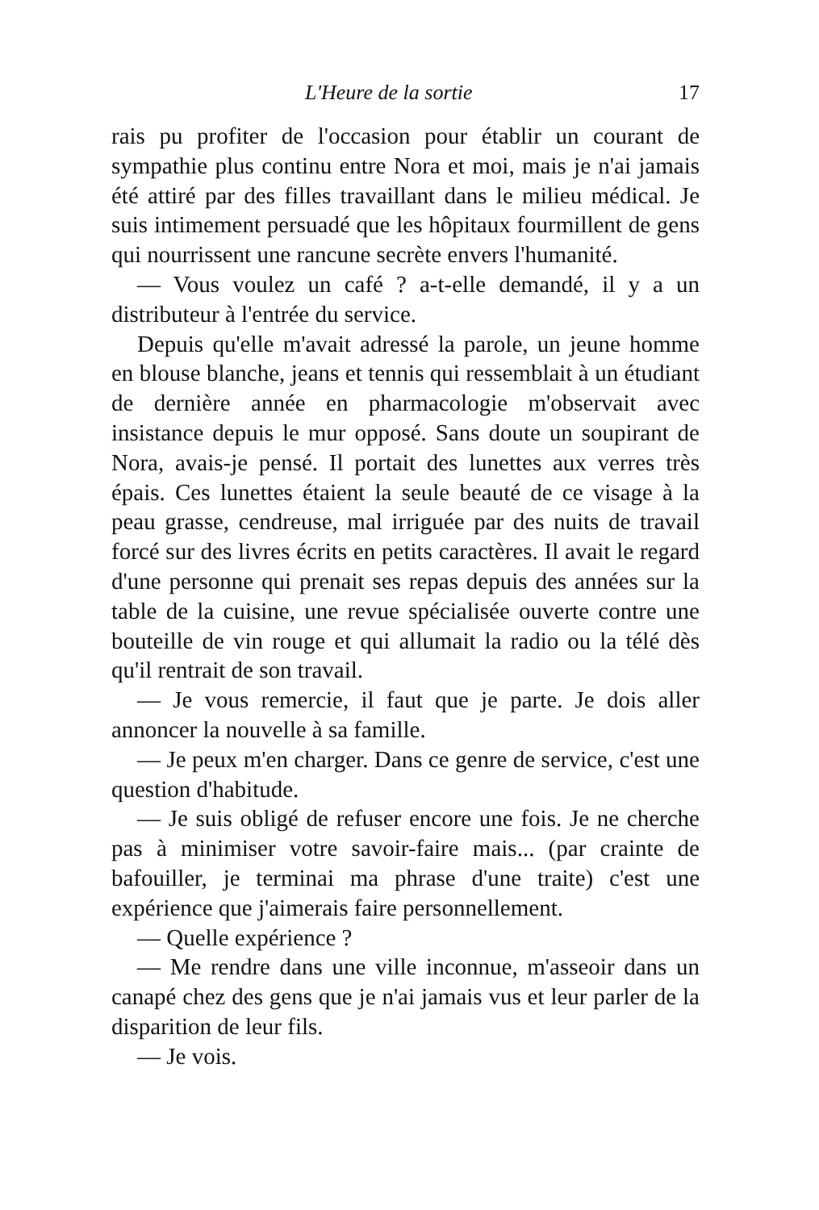L'Heure de la sortie 17
rais pu profiter de l'occasion pour établir un courant de sympathie plus continu entre Nora et moi, mais je n'ai jamais été attiré par des filles travaillant dans le milieu médical. Je suis intimement persuadé que les hôpitaux fourmillent de gens qui nourrissent une rancune secrète envers l'humanité.
— Vous voulez un café ? a-t-elle demandé, il y a un distributeur à l'entrée du service.
Depuis qu'elle m'avait adressé la parole, un jeune homme en blouse blanche, jeans et tennis qui ressemblait à un étudiant de dernière année en pharmacologie m'observait avec insistance depuis le mur opposé. Sans doute un soupirant de Nora, avais-je pensé. Il portait des lunettes aux verres très épais. Ces lunettes étaient la seule beauté de ce visage à la peau grasse, cendreuse, mal irriguée par des nuits de travail forcé sur des livres écrits en petits caractères. Il avait le regard d'une personne qui prenait ses repas depuis des années sur la table de la cuisine, une revue spécialisée ouverte contre une bouteille de vin rouge et qui allumait la radio ou la télé dès qu'il rentrait de son travail.
— Je vous remercie, il faut que je parte. Je dois aller annoncer la nouvelle à sa famille.
— Je peux m'en charger. Dans ce genre de service, c'est une question d'habitude.
— Je suis obligé de refuser encore une fois. Je ne cherche pas à minimiser votre savoir-faire mais... (par crainte de bafouiller, je terminai ma phrase d'une traite) c'est une expérience que j'aimerais faire personnellement.
— Quelle expérience ?
— Me rendre dans une ville inconnue, m'asseoir dans un canapé chez des gens que je n'ai jamais vus et leur parler de la disparition de leur fils.
— Je vois.